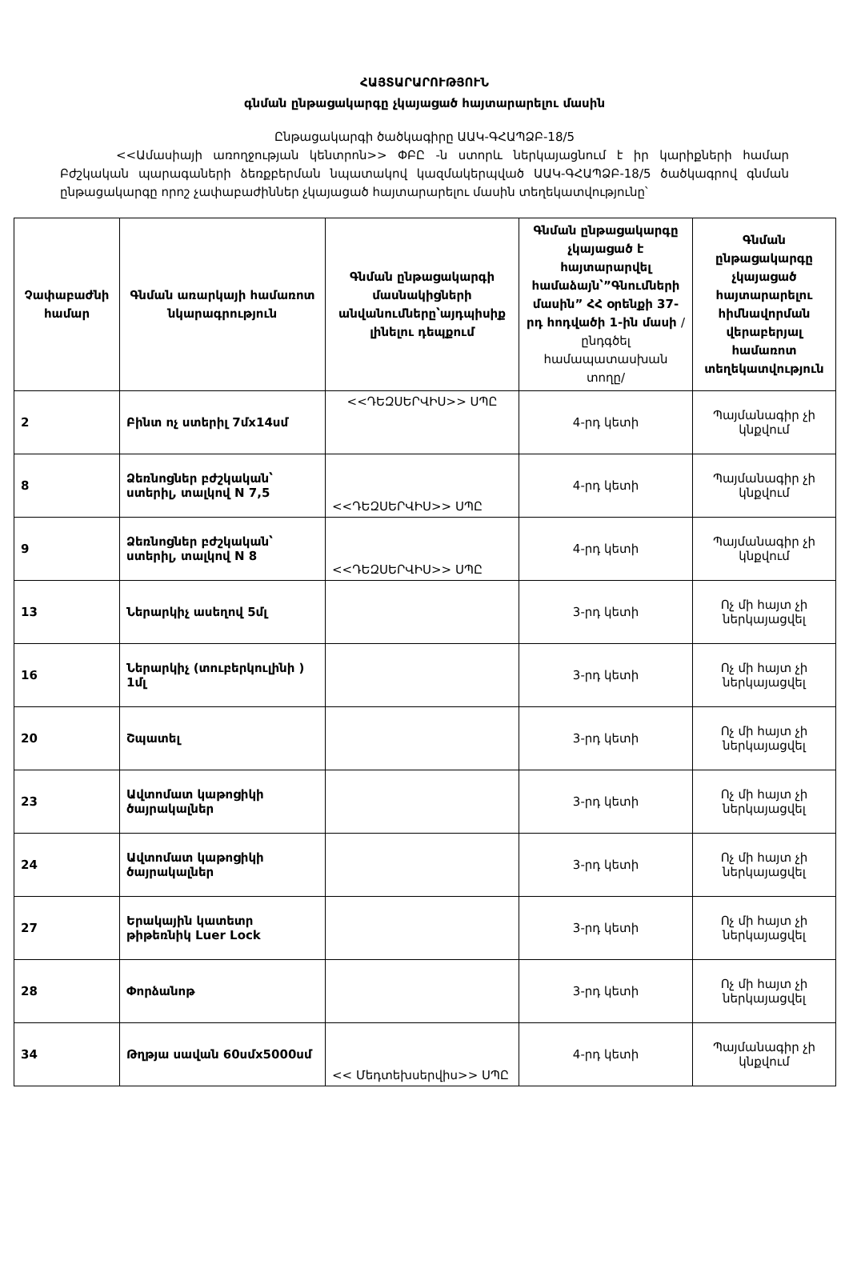ՀԱՅՏԱՐԱՐՈՒԹՅՈՒՆ
գնման ընթացակարգը չկայացած հայտարարելու մասին
Ընթացակարգի ծածկագիրը ԱԱԿ-ԳՀԱՊՁԲ-18/5
<<Ամասիայի առողջության կենտրոն>> ՓԲԸ -ն ստորև ներկայացնում է իր կարիքների համար Բժշկական պարագաների ձեռքբերման նպատակով կազմակերպված ԱԱԿ-ԳՀԱՊՁԲ-18/5 ծածկագրով գնման ընթացակարգը որոշ չափաբաժիններ չկայացած հայտարարելու մասին տեղեկատվությունը՝
| Չափաբաժնի համար | Գնման առարկայի համառոտ նկարագրություն | Գնման ընթացակարգի մասնակիցների անվանումները՝այդպիսիք լինելու դեպքում | Գնման ընթացակարգը չկայացած է հայտարարվել համաձայն՝”Գնումների մասին” ՀՀ օրենքի 37-րդ հոդվածի 1-ին մասի /ընդգծել համապատասխան տողը/ | Գնման ընթացակարգը չկայացած հայտարարելու հիմնավորման վերաբերյալ համառոտ տեղեկատվություն |
| --- | --- | --- | --- | --- |
| 2 | Բինտ ոչ ստերիլ 7մx14սմ | <<ԴԵԶՍԵՐՎԻՍ>> ՍՊԸ | 4-րդ կետի | Պայմանագիր չի կնքվում |
| 8 | Ձեռնոցներ բժշկական՝ ստերիլ, տալկով N 7,5 | <<ԴԵԶՍԵՐՎԻՍ>> ՍՊԸ | 4-րդ կետի | Պայմանագիր չի կնքվում |
| 9 | Ձեռնոցներ բժշկական՝ ստերիլ, տալկով N 8 | <<ԴԵԶՍԵՐՎԻՍ>> ՍՊԸ | 4-րդ կետի | Պայմանագիր չի կնքվում |
| 13 | Ներարկիչ ասեղով 5մլ | | 3-րդ կետի | Ոչ մի հայտ չի ներկայացվել |
| 16 | Ներարկիչ (տուբերկուլինի ) 1մլ | | 3-րդ կետի | Ոչ մի հայտ չի ներկայացվել |
| 20 | Շպատել | | 3-րդ կետի | Ոչ մի հայտ չի ներկայացվել |
| 23 | Ավտոմատ կաթոցիկի ծայրակալներ | | 3-րդ կետի | Ոչ մի հայտ չի ներկայացվել |
| 24 | Ավտոմատ կաթոցիկի ծայրակալներ | | 3-րդ կետի | Ոչ մի հայտ չի ներկայացվել |
| 27 | Երակային կատետր թիթեռնիկ Luer Lock | | 3-րդ կետի | Ոչ մի հայտ չի ներկայացվել |
| 28 | Փորձանոթ | | 3-րդ կետի | Ոչ մի հայտ չի ներկայացվել |
| 34 | Թղթյա սավան 60սմx5000սմ | << Մեդտեխսերվիս>> ՍՊԸ | 4-րդ կետի | Պայմանագիր չի կնքվում |